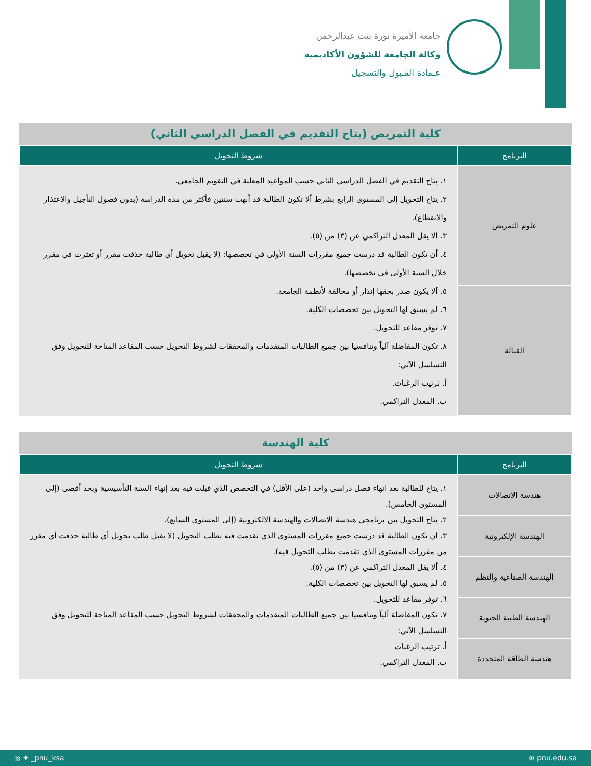جامعة الأميرة نورة بنت عبدالرحمن
وكالة الجامعة للشؤون الأكاديمية
عـمادة القـبول والتسجيل
| كلية التمريض (يتاح التقديم في الفصل الدراسي الثاني) | |
| البرنامج | شروط التحويل |
| علوم التمريض | ١. يتاح التقديم في الفصل الدراسي الثاني حسب المواعيد المعلنة في التقويم الجامعي. ٢. يتاح التحويل إلى المستوى الرابع بشرط ألا تكون الطالبة قد أنهت سنتين فأكثر من مدة الدراسة (بدون فصول التأجيل والاعتذار والانقطاع). ٣. ألا يقل المعدل التراكمي عن (٣) من (٥). ٤. أن تكون الطالبة قد درست جميع مقررات السنة الأولى في تخصصها: (لا يقبل تحويل أي طالبة حذفت مقرر أو تعثرت في مقرر خلال السنة الأولى في تخصصها). ٥. ألا يكون صدر بحقها إنذار أو مخالفة لأنظمة الجامعة. ٦. لم يسبق لها التحويل بين تخصصات الكلية. ٧. توفر مقاعد للتحويل. ٨. تكون المفاضلة آلياً وتنافسيا بين جميع الطالبات المتقدمات والمحققات لشروط التحويل حسب المقاعد المتاحة للتحويل وفق التسلسل الآتي: أ. ترتيب الرغبات. ب. المعدل التراكمي. |
| القبالة | |
| كلية الهندسة | |
| البرنامج | شروط التحويل |
| هندسة الاتصالات | ١. يتاح للطالبة بعد انهاء فصل دراسي واحد (على الأقل) في التخصص الذي قبلت فيه بعد إنهاء السنة التأسيسية وبحد أقصى (إلى المستوى الخامس). ٢. يتاح التحويل بين برنامجي هندسة الاتصالات والهندسة الالكترونية (إلى المستوى السابع). ٣. أن تكون الطالبة قد درست جميع مقررات المستوى الذي تقدمت فيه بطلب التحويل (لا يقبل طلب تحويل أي طالبة حذفت أي مقرر من مقررات المستوى الذي تقدمت بطلب التحويل فيه). ٤. ألا يقل المعدل التراكمي عن (٣) من (٥). ٥. لم يسبق لها التحويل بين تخصصات الكلية. ٦. توفر مقاعد للتحويل. ٧. تكون المفاضلة آلياً وتنافسيا بين جميع الطالبات المتقدمات والمحققات لشروط التحويل حسب المقاعد المتاحة للتحويل وفق التسلسل الآتي: أ. ترتيب الرغبات ب. المعدل التراكمي. |
| الهندسة الإلكترونية | |
| الهندسة الصناعية والنظم | |
| الهندسة الطبية الحيوية | |
| هندسة الطاقة المتجددة | |
◎ ✦ _pnu_ksa ⊕ pnu.edu.sa